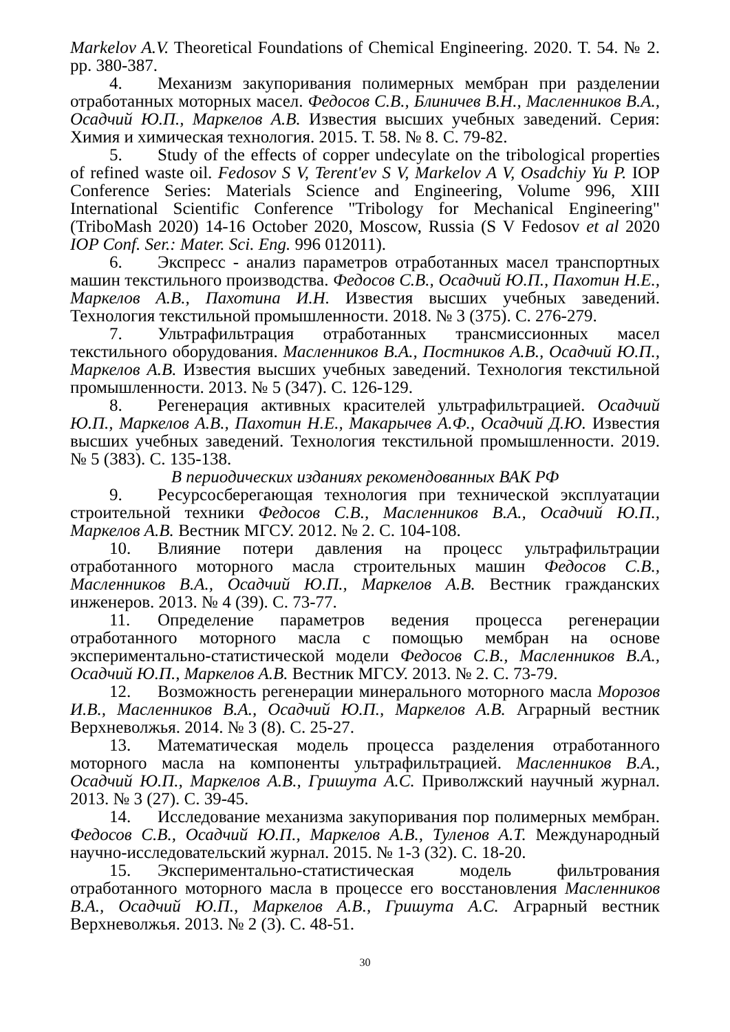Markelov A.V. Theoretical Foundations of Chemical Engineering. 2020. T. 54. № 2. pp. 380-387.
4. Механизм закупоривания полимерных мембран при разделении отработанных моторных масел. Федосов С.В., Блиничев В.Н., Масленников В.А., Осадчий Ю.П., Маркелов А.В. Известия высших учебных заведений. Серия: Химия и химическая технология. 2015. Т. 58. № 8. С. 79-82.
5. Study of the effects of copper undecylate on the tribological properties of refined waste oil. Fedosov S V, Terent'ev S V, Markelov A V, Osadchiy Yu P. IOP Conference Series: Materials Science and Engineering, Volume 996, XIII International Scientific Conference "Tribology for Mechanical Engineering" (TriboMash 2020) 14-16 October 2020, Moscow, Russia (S V Fedosov et al 2020 IOP Conf. Ser.: Mater. Sci. Eng. 996 012011).
6. Экспресс - анализ параметров отработанных масел транспортных машин текстильного производства. Федосов С.В., Осадчий Ю.П., Пахотин Н.Е., Маркелов А.В., Пахотина И.Н. Известия высших учебных заведений. Технология текстильной промышленности. 2018. № 3 (375). С. 276-279.
7. Ультрафильтрация отработанных трансмиссионных масел текстильного оборудования. Масленников В.А., Постников А.В., Осадчий Ю.П., Маркелов А.В. Известия высших учебных заведений. Технология текстильной промышленности. 2013. № 5 (347). С. 126-129.
8. Регенерация активных красителей ультрафильтрацией. Осадчий Ю.П., Маркелов А.В., Пахотин Н.Е., Макарычев А.Ф., Осадчий Д.Ю. Известия высших учебных заведений. Технология текстильной промышленности. 2019. № 5 (383). С. 135-138.
В периодических изданиях рекомендованных ВАК РФ
9. Ресурсосберегающая технология при технической эксплуатации строительной техники Федосов С.В., Масленников В.А., Осадчий Ю.П., Маркелов А.В. Вестник МГСУ. 2012. № 2. С. 104-108.
10. Влияние потери давления на процесс ультрафильтрации отработанного моторного масла строительных машин Федосов С.В., Масленников В.А., Осадчий Ю.П., Маркелов А.В. Вестник гражданских инженеров. 2013. № 4 (39). С. 73-77.
11. Определение параметров ведения процесса регенерации отработанного моторного масла с помощью мембран на основе экспериментально-статистической модели Федосов С.В., Масленников В.А., Осадчий Ю.П., Маркелов А.В. Вестник МГСУ. 2013. № 2. С. 73-79.
12. Возможность регенерации минерального моторного масла Морозов И.В., Масленников В.А., Осадчий Ю.П., Маркелов А.В. Аграрный вестник Верхневолжья. 2014. № 3 (8). С. 25-27.
13. Математическая модель процесса разделения отработанного моторного масла на компоненты ультрафильтрацией. Масленников В.А., Осадчий Ю.П., Маркелов А.В., Гришута А.С. Приволжский научный журнал. 2013. № 3 (27). С. 39-45.
14. Исследование механизма закупоривания пор полимерных мембран. Федосов С.В., Осадчий Ю.П., Маркелов А.В., Туленов А.Т. Международный научно-исследовательский журнал. 2015. № 1-3 (32). С. 18-20.
15. Экспериментально-статистическая модель фильтрования отработанного моторного масла в процессе его восстановления Масленников В.А., Осадчий Ю.П., Маркелов А.В., Гришута А.С. Аграрный вестник Верхневолжья. 2013. № 2 (3). С. 48-51.
30